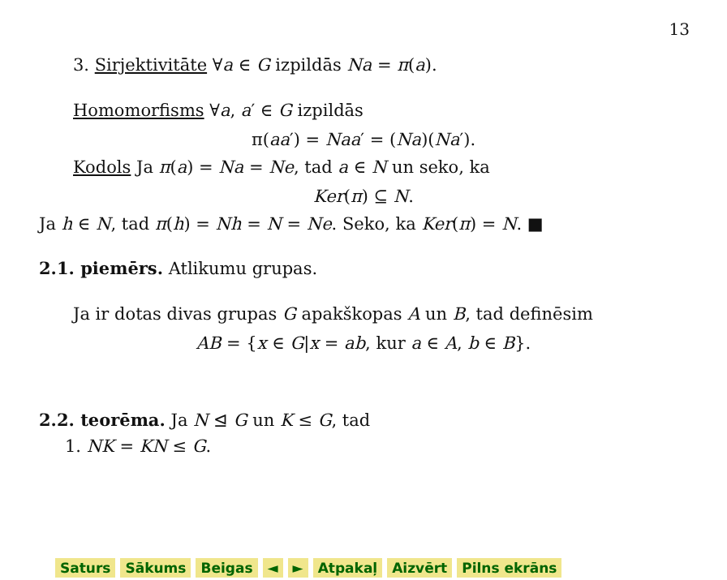13
3. Sirjektivitāte ∀a ∈ G izpildās Na = π(a).
Homomorfisms ∀a, a′ ∈ G izpildās
π(aa′) = Naa′ = (Na)(Na′).
Kodols Ja π(a) = Na = Ne, tad a ∈ N un seko, ka
Ker(π) ⊆ N.
Ja h ∈ N, tad π(h) = Nh = N = Ne. Seko, ka Ker(π) = N. ■
2.1. piemērs. Atlikumu grupas.
Ja ir dotas divas grupas G apakškopas A un B, tad definēsim
AB = {x ∈ G|x = ab, kur a ∈ A, b ∈ B}.
2.2. teorēma. Ja N ⊴ G un K ≤ G, tad
1. NK = KN ≤ G.
Saturs Sākums Beigas ◄ ► Atpakaļ Aizvērt Pilns ekrāns